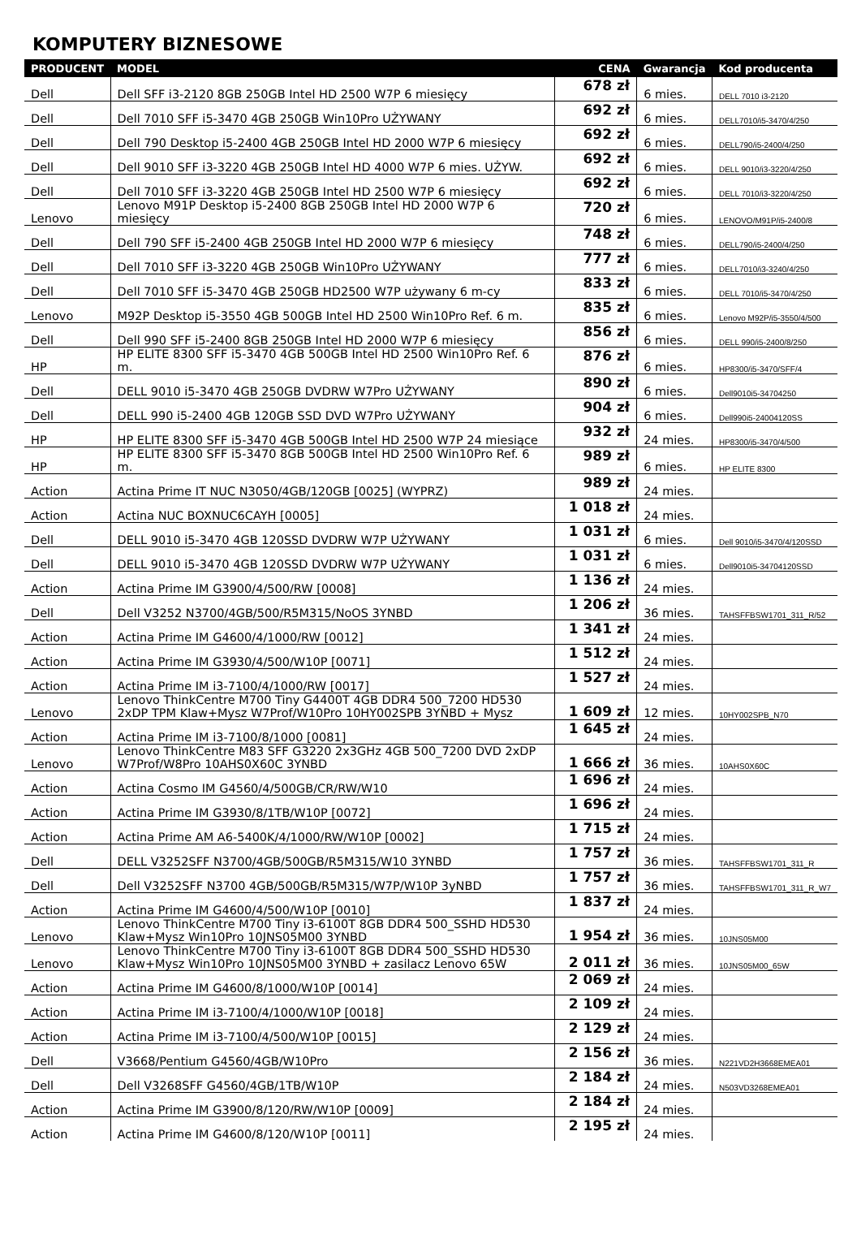KOMPUTERY BIZNESOWE
| PRODUCENT | MODEL | CENA | Gwarancja | Kod producenta |
| --- | --- | --- | --- | --- |
| Dell | Dell SFF i3-2120 8GB 250GB Intel HD 2500 W7P 6 miesięcy | 678 zł | 6 mies. | DELL 7010 i3-2120 |
| Dell | Dell 7010 SFF i5-3470 4GB 250GB Win10Pro UŻYWANY | 692 zł | 6 mies. | DELL7010/i5-3470/4/250 |
| Dell | Dell 790 Desktop i5-2400 4GB 250GB Intel HD 2000 W7P 6 miesięcy | 692 zł | 6 mies. | DELL790/i5-2400/4/250 |
| Dell | Dell 9010 SFF i3-3220 4GB 250GB Intel HD 4000 W7P 6 mies. UŻYW. | 692 zł | 6 mies. | DELL 9010/i3-3220/4/250 |
| Dell | Dell 7010 SFF i3-3220 4GB 250GB Intel HD 2500 W7P 6 miesięcy | 692 zł | 6 mies. | DELL 7010/i3-3220/4/250 |
| Lenovo | Lenovo M91P Desktop i5-2400 8GB 250GB Intel HD 2000 W7P 6 miesięcy | 720 zł | 6 mies. | LENOVO/M91P/i5-2400/8 |
| Dell | Dell 790 SFF i5-2400 4GB 250GB Intel HD 2000 W7P 6 miesięcy | 748 zł | 6 mies. | DELL790/i5-2400/4/250 |
| Dell | Dell 7010 SFF i3-3220 4GB 250GB Win10Pro UŻYWANY | 777 zł | 6 mies. | DELL7010/i3-3240/4/250 |
| Dell | Dell 7010 SFF i5-3470 4GB 250GB HD2500 W7P używany 6 m-cy | 833 zł | 6 mies. | DELL 7010/i5-3470/4/250 |
| Lenovo | M92P Desktop i5-3550 4GB 500GB Intel HD 2500 Win10Pro Ref. 6 m. | 835 zł | 6 mies. | Lenovo M92P/i5-3550/4/500 |
| Dell | Dell 990 SFF i5-2400 8GB 250GB Intel HD 2000 W7P 6 miesięcy | 856 zł | 6 mies. | DELL 990/i5-2400/8/250 |
| HP | HP ELITE 8300 SFF i5-3470 4GB 500GB Intel HD 2500 Win10Pro Ref. 6 m. | 876 zł | 6 mies. | HP8300/i5-3470/SFF/4 |
| Dell | DELL 9010 i5-3470 4GB 250GB DVDRW W7Pro UŻYWANY | 890 zł | 6 mies. | Dell9010i5-34704250 |
| Dell | DELL 990 i5-2400 4GB 120GB SSD DVD W7Pro UŻYWANY | 904 zł | 6 mies. | Dell990i5-24004120SS |
| HP | HP ELITE 8300 SFF i5-3470 4GB 500GB Intel HD 2500 W7P 24 miesiące | 932 zł | 24 mies. | HP8300/i5-3470/4/500 |
| HP | HP ELITE 8300 SFF i5-3470 8GB 500GB Intel HD 2500 Win10Pro Ref. 6 m. | 989 zł | 6 mies. | HP ELITE 8300 |
| Action | Actina Prime IT NUC N3050/4GB/120GB [0025] (WYPRZ) | 989 zł | 24 mies. | |
| Action | Actina NUC BOXNUC6CAYH [0005] | 1 018 zł | 24 mies. | |
| Dell | DELL 9010 i5-3470 4GB 120SSD DVDRW W7P UŻYWANY | 1 031 zł | 6 mies. | Dell 9010/i5-3470/4/120SSD |
| Dell | DELL 9010 i5-3470 4GB 120SSD DVDRW W7P UŻYWANY | 1 031 zł | 6 mies. | Dell9010i5-34704120SSD |
| Action | Actina Prime IM G3900/4/500/RW [0008] | 1 136 zł | 24 mies. | |
| Dell | Dell V3252 N3700/4GB/500/R5M315/NoOS 3YNBD | 1 206 zł | 36 mies. | TAHSFFBSW1701_311_R/52 |
| Action | Actina Prime IM G4600/4/1000/RW [0012] | 1 341 zł | 24 mies. | |
| Action | Actina Prime IM G3930/4/500/W10P [0071] | 1 512 zł | 24 mies. | |
| Action | Actina Prime IM i3-7100/4/1000/RW [0017] | 1 527 zł | 24 mies. | |
| Lenovo | Lenovo ThinkCentre M700 Tiny G4400T 4GB DDR4 500_7200 HD530 2xDP TPM Klaw+Mysz W7Prof/W10Pro 10HY002SPB 3YNBD + Mysz | 1 609 zł | 12 mies. | 10HY002SPB_N70 |
| Action | Actina Prime IM i3-7100/8/1000 [0081] | 1 645 zł | 24 mies. | |
| Lenovo | Lenovo ThinkCentre M83 SFF G3220 2x3GHz 4GB 500_7200 DVD 2xDP W7Prof/W8Pro 10AHS0X60C 3YNBD | 1 666 zł | 36 mies. | 10AHS0X60C |
| Action | Actina Cosmo IM G4560/4/500GB/CR/RW/W10 | 1 696 zł | 24 mies. | |
| Action | Actina Prime IM G3930/8/1TB/W10P [0072] | 1 696 zł | 24 mies. | |
| Action | Actina Prime AM A6-5400K/4/1000/RW/W10P [0002] | 1 715 zł | 24 mies. | |
| Dell | DELL V3252SFF N3700/4GB/500GB/R5M315/W10 3YNBD | 1 757 zł | 36 mies. | TAHSFFBSW1701_311_R |
| Dell | Dell V3252SFF N3700 4GB/500GB/R5M315/W7P/W10P 3yNBD | 1 757 zł | 36 mies. | TAHSFFBSW1701_311_R_W7 |
| Action | Actina Prime IM G4600/4/500/W10P [0010] | 1 837 zł | 24 mies. | |
| Lenovo | Lenovo ThinkCentre M700 Tiny i3-6100T 8GB DDR4 500_SSHD HD530 Klaw+Mysz Win10Pro 10JNS05M00 3YNBD | 1 954 zł | 36 mies. | 10JNS05M00 |
| Lenovo | Lenovo ThinkCentre M700 Tiny i3-6100T 8GB DDR4 500_SSHD HD530 Klaw+Mysz Win10Pro 10JNS05M00 3YNBD + zasilacz Lenovo 65W | 2 011 zł | 36 mies. | 10JNS05M00_65W |
| Action | Actina Prime IM G4600/8/1000/W10P [0014] | 2 069 zł | 24 mies. | |
| Action | Actina Prime IM i3-7100/4/1000/W10P [0018] | 2 109 zł | 24 mies. | |
| Action | Actina Prime IM i3-7100/4/500/W10P [0015] | 2 129 zł | 24 mies. | |
| Dell | V3668/Pentium G4560/4GB/W10Pro | 2 156 zł | 36 mies. | N221VD2H3668EMEA01 |
| Dell | Dell V3268SFF G4560/4GB/1TB/W10P | 2 184 zł | 24 mies. | N503VD3268EMEA01 |
| Action | Actina Prime IM G3900/8/120/RW/W10P [0009] | 2 184 zł | 24 mies. | |
| Action | Actina Prime IM G4600/8/120/W10P [0011] | 2 195 zł | 24 mies. | |